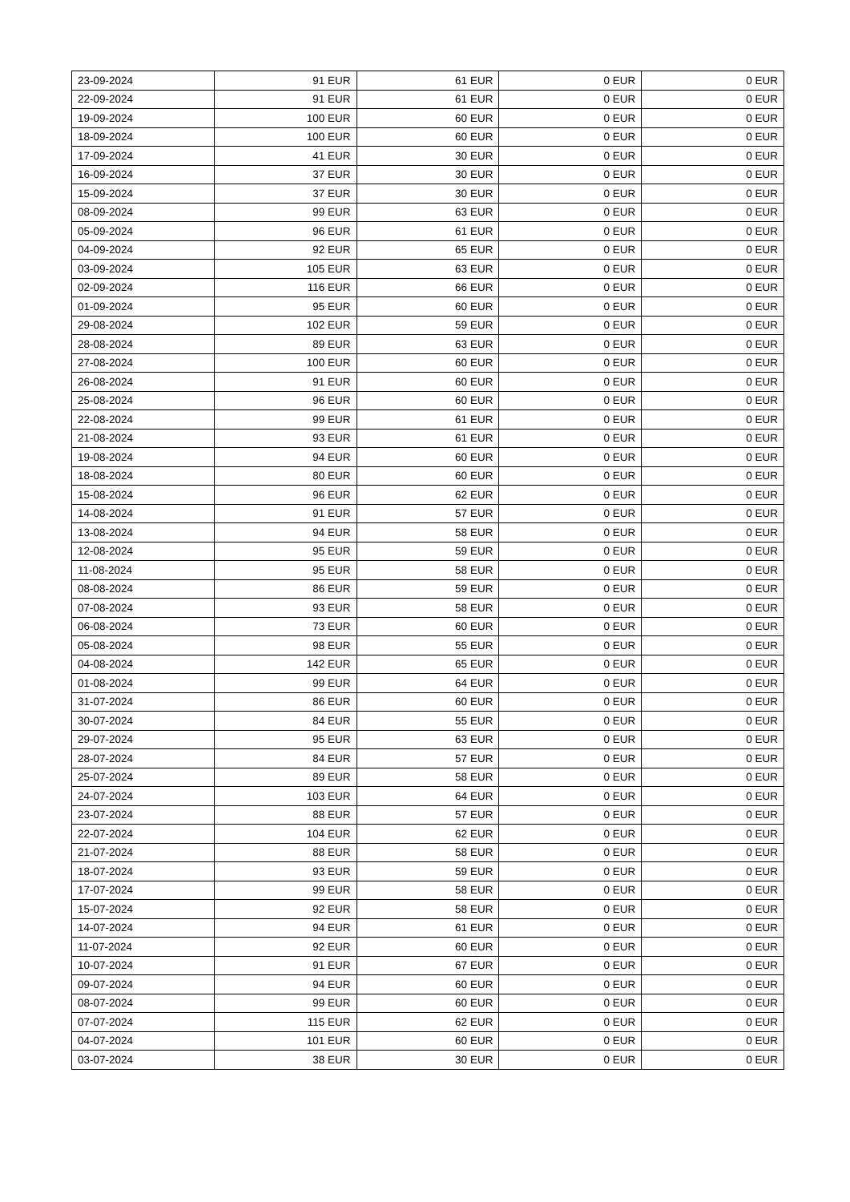| 23-09-2024 | 91 EUR | 61 EUR | 0 EUR | 0 EUR |
| 22-09-2024 | 91 EUR | 61 EUR | 0 EUR | 0 EUR |
| 19-09-2024 | 100 EUR | 60 EUR | 0 EUR | 0 EUR |
| 18-09-2024 | 100 EUR | 60 EUR | 0 EUR | 0 EUR |
| 17-09-2024 | 41 EUR | 30 EUR | 0 EUR | 0 EUR |
| 16-09-2024 | 37 EUR | 30 EUR | 0 EUR | 0 EUR |
| 15-09-2024 | 37 EUR | 30 EUR | 0 EUR | 0 EUR |
| 08-09-2024 | 99 EUR | 63 EUR | 0 EUR | 0 EUR |
| 05-09-2024 | 96 EUR | 61 EUR | 0 EUR | 0 EUR |
| 04-09-2024 | 92 EUR | 65 EUR | 0 EUR | 0 EUR |
| 03-09-2024 | 105 EUR | 63 EUR | 0 EUR | 0 EUR |
| 02-09-2024 | 116 EUR | 66 EUR | 0 EUR | 0 EUR |
| 01-09-2024 | 95 EUR | 60 EUR | 0 EUR | 0 EUR |
| 29-08-2024 | 102 EUR | 59 EUR | 0 EUR | 0 EUR |
| 28-08-2024 | 89 EUR | 63 EUR | 0 EUR | 0 EUR |
| 27-08-2024 | 100 EUR | 60 EUR | 0 EUR | 0 EUR |
| 26-08-2024 | 91 EUR | 60 EUR | 0 EUR | 0 EUR |
| 25-08-2024 | 96 EUR | 60 EUR | 0 EUR | 0 EUR |
| 22-08-2024 | 99 EUR | 61 EUR | 0 EUR | 0 EUR |
| 21-08-2024 | 93 EUR | 61 EUR | 0 EUR | 0 EUR |
| 19-08-2024 | 94 EUR | 60 EUR | 0 EUR | 0 EUR |
| 18-08-2024 | 80 EUR | 60 EUR | 0 EUR | 0 EUR |
| 15-08-2024 | 96 EUR | 62 EUR | 0 EUR | 0 EUR |
| 14-08-2024 | 91 EUR | 57 EUR | 0 EUR | 0 EUR |
| 13-08-2024 | 94 EUR | 58 EUR | 0 EUR | 0 EUR |
| 12-08-2024 | 95 EUR | 59 EUR | 0 EUR | 0 EUR |
| 11-08-2024 | 95 EUR | 58 EUR | 0 EUR | 0 EUR |
| 08-08-2024 | 86 EUR | 59 EUR | 0 EUR | 0 EUR |
| 07-08-2024 | 93 EUR | 58 EUR | 0 EUR | 0 EUR |
| 06-08-2024 | 73 EUR | 60 EUR | 0 EUR | 0 EUR |
| 05-08-2024 | 98 EUR | 55 EUR | 0 EUR | 0 EUR |
| 04-08-2024 | 142 EUR | 65 EUR | 0 EUR | 0 EUR |
| 01-08-2024 | 99 EUR | 64 EUR | 0 EUR | 0 EUR |
| 31-07-2024 | 86 EUR | 60 EUR | 0 EUR | 0 EUR |
| 30-07-2024 | 84 EUR | 55 EUR | 0 EUR | 0 EUR |
| 29-07-2024 | 95 EUR | 63 EUR | 0 EUR | 0 EUR |
| 28-07-2024 | 84 EUR | 57 EUR | 0 EUR | 0 EUR |
| 25-07-2024 | 89 EUR | 58 EUR | 0 EUR | 0 EUR |
| 24-07-2024 | 103 EUR | 64 EUR | 0 EUR | 0 EUR |
| 23-07-2024 | 88 EUR | 57 EUR | 0 EUR | 0 EUR |
| 22-07-2024 | 104 EUR | 62 EUR | 0 EUR | 0 EUR |
| 21-07-2024 | 88 EUR | 58 EUR | 0 EUR | 0 EUR |
| 18-07-2024 | 93 EUR | 59 EUR | 0 EUR | 0 EUR |
| 17-07-2024 | 99 EUR | 58 EUR | 0 EUR | 0 EUR |
| 15-07-2024 | 92 EUR | 58 EUR | 0 EUR | 0 EUR |
| 14-07-2024 | 94 EUR | 61 EUR | 0 EUR | 0 EUR |
| 11-07-2024 | 92 EUR | 60 EUR | 0 EUR | 0 EUR |
| 10-07-2024 | 91 EUR | 67 EUR | 0 EUR | 0 EUR |
| 09-07-2024 | 94 EUR | 60 EUR | 0 EUR | 0 EUR |
| 08-07-2024 | 99 EUR | 60 EUR | 0 EUR | 0 EUR |
| 07-07-2024 | 115 EUR | 62 EUR | 0 EUR | 0 EUR |
| 04-07-2024 | 101 EUR | 60 EUR | 0 EUR | 0 EUR |
| 03-07-2024 | 38 EUR | 30 EUR | 0 EUR | 0 EUR |